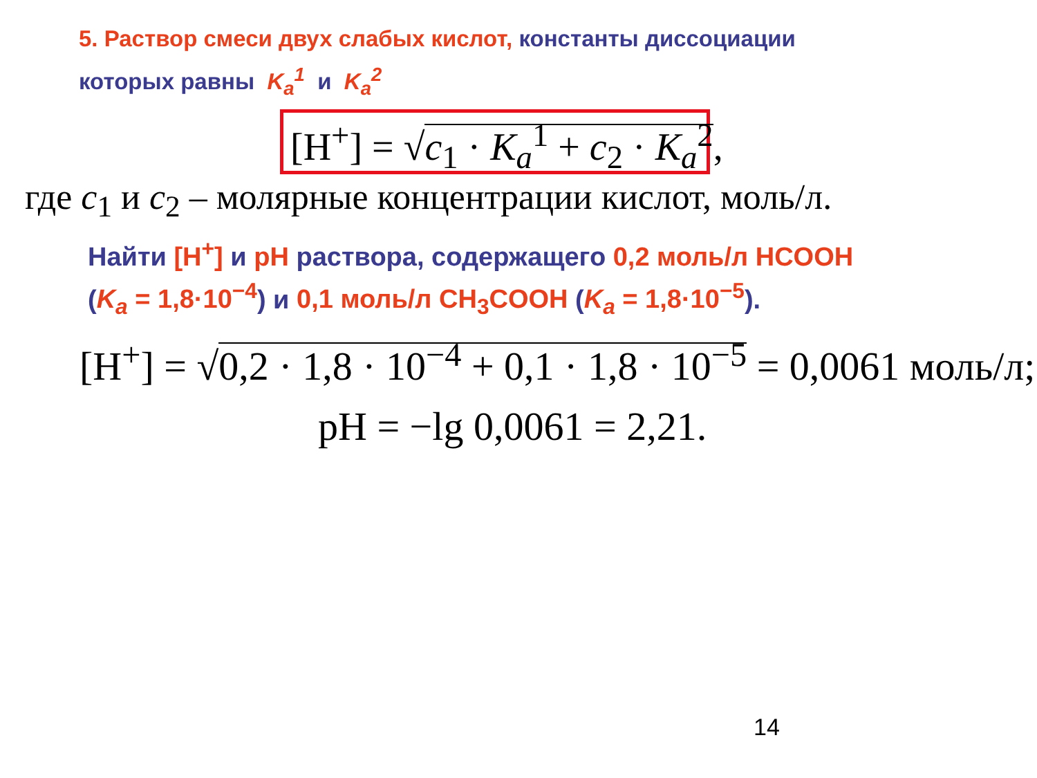5. Раствор смеси двух слабых кислот, константы диссоциации
которых равны K<sub>a</sub><sup>1</sup> и K<sub>a</sub><sup>2</sup>
[H<sup>+</sup>] = √c<sub>1</sub> · K<sub>a</sub><sup>1</sup> + c<sub>2</sub> · K<sub>a</sub><sup>2</sup>,
где c<sub>1</sub> и c<sub>2</sub> – молярные концентрации кислот, моль/л.
Найти [H<sup>+</sup>] и pH раствора, содержащего 0,2 моль/л HCOOH
(K<sub>a</sub> = 1,8·10<sup>−4</sup>) и 0,1 моль/л CH<sub>3</sub>COOH (K<sub>a</sub> = 1,8·10<sup>−5</sup>).
[H<sup>+</sup>] = √0,2 · 1,8 · 10<sup>−4</sup> + 0,1 · 1,8 · 10<sup>−5</sup> = 0,0061 моль/л;
pH = −lg 0,0061 = 2,21.
14